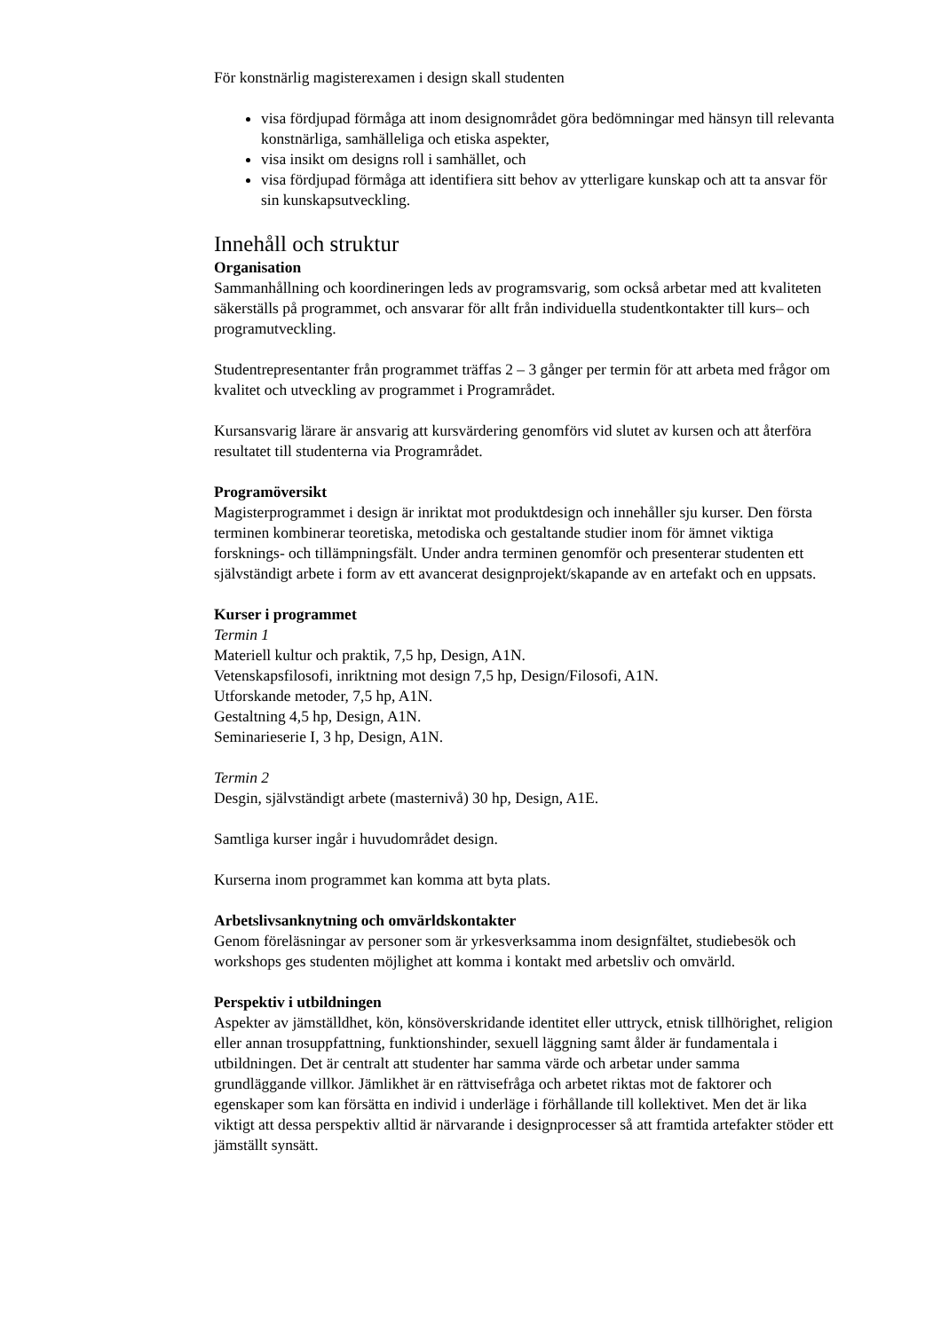För konstnärlig magisterexamen i design skall studenten
visa fördjupad förmåga att inom designområdet göra bedömningar med hänsyn till relevanta konstnärliga, samhälleliga och etiska aspekter,
visa insikt om designs roll i samhället, och
visa fördjupad förmåga att identifiera sitt behov av ytterligare kunskap och att ta ansvar för sin kunskapsutveckling.
Innehåll och struktur
Organisation
Sammanhållning och koordineringen leds av programsvarig, som också arbetar med att kvaliteten säkerställs på programmet, och ansvarar för allt från individuella studentkontakter till kurs– och programutveckling.
Studentrepresentanter från programmet träffas 2 – 3 gånger per termin för att arbeta med frågor om kvalitet och utveckling av programmet i Programrådet.
Kursansvarig lärare är ansvarig att kursvärdering genomförs vid slutet av kursen och att återföra resultatet till studenterna via Programrådet.
Programöversikt
Magisterprogrammet i design är inriktat mot produktdesign och innehåller sju kurser. Den första terminen kombinerar teoretiska, metodiska och gestaltande studier inom för ämnet viktiga forsknings- och tillämpningsfält. Under andra terminen genomför och presenterar studenten ett självständigt arbete i form av ett avancerat designprojekt/skapande av en artefakt och en uppsats.
Kurser i programmet
Termin 1
Materiell kultur och praktik, 7,5 hp, Design, A1N.
Vetenskapsfilosofi, inriktning mot design 7,5 hp, Design/Filosofi, A1N.
Utforskande metoder, 7,5 hp, A1N.
Gestaltning 4,5 hp, Design, A1N.
Seminarieserie I, 3 hp, Design, A1N.
Termin 2
Desgin, självständigt arbete (masternivå) 30 hp, Design, A1E.
Samtliga kurser ingår i huvudområdet design.
Kurserna inom programmet kan komma att byta plats.
Arbetslivsanknytning och omvärldskontakter
Genom föreläsningar av personer som är yrkesverksamma inom designfältet, studiebesök och workshops ges studenten möjlighet att komma i kontakt med arbetsliv och omvärld.
Perspektiv i utbildningen
Aspekter av jämställdhet, kön, könsöverskridande identitet eller uttryck, etnisk tillhörighet, religion eller annan trosuppfattning, funktionshinder, sexuell läggning samt ålder är fundamentala i utbildningen. Det är centralt att studenter har samma värde och arbetar under samma grundläggande villkor. Jämlikhet är en rättvisefråga och arbetet riktas mot de faktorer och egenskaper som kan försätta en individ i underläge i förhållande till kollektivet. Men det är lika viktigt att dessa perspektiv alltid är närvarande i designprocesser så att framtida artefakter stöder ett jämställt synsätt.